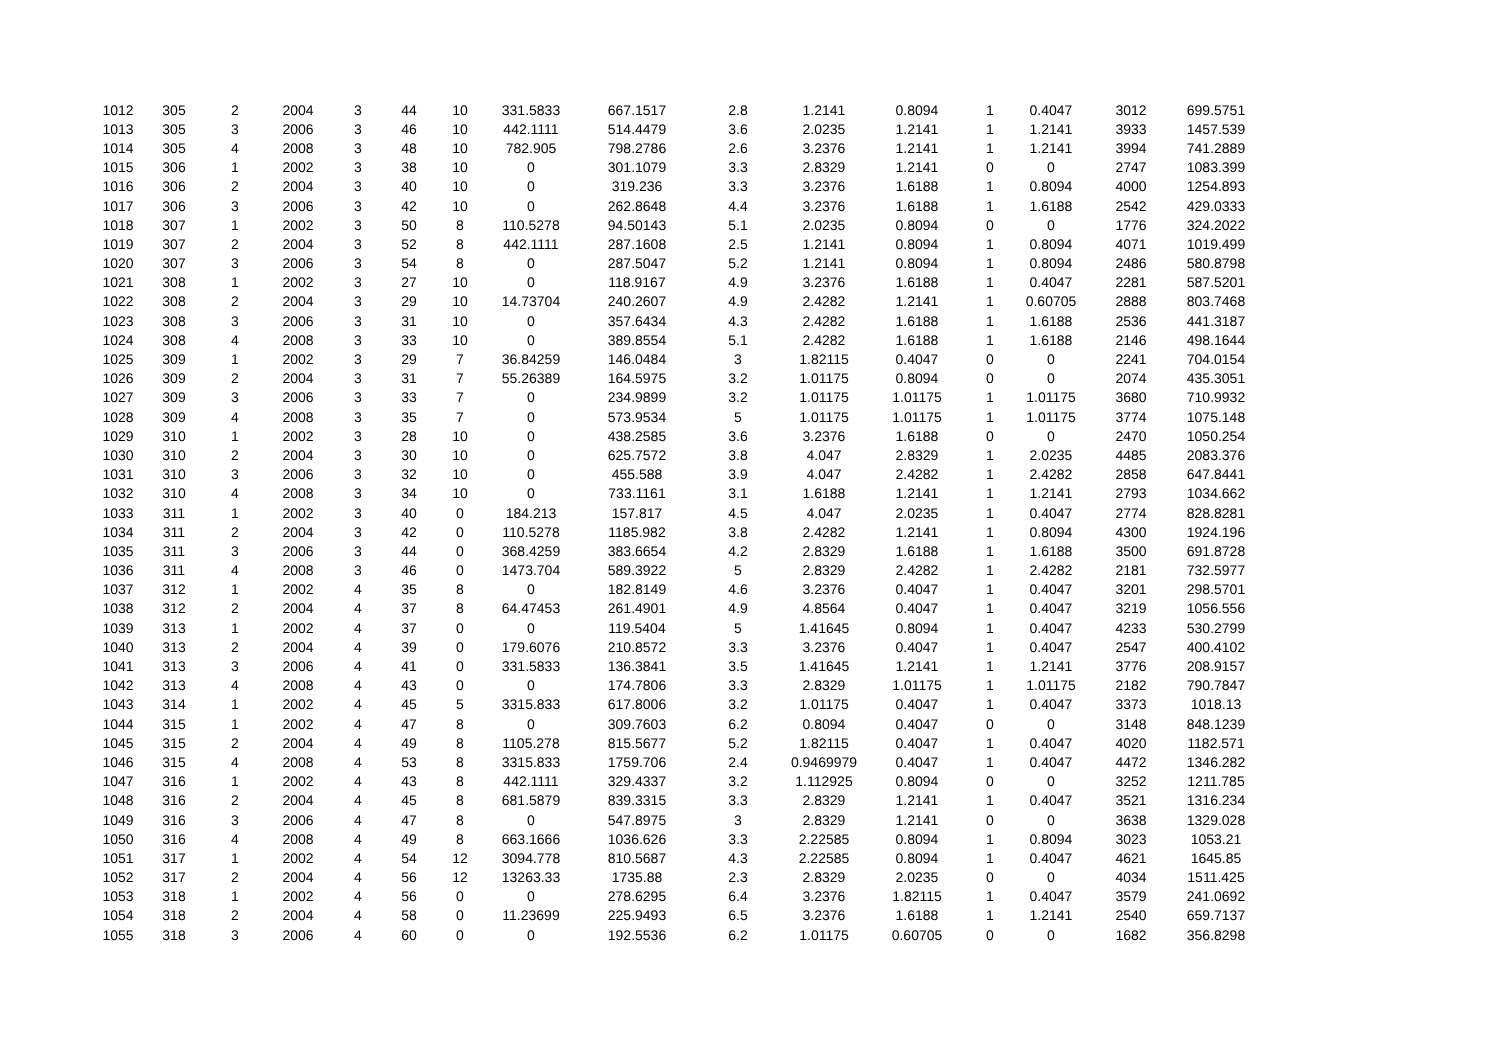| 1012 | 305 | 2 | 2004 | 3 | 44 | 10 | 331.5833 | 667.1517 | 2.8 | 1.2141 | 0.8094 | 1 | 0.4047 | 3012 | 699.5751 |
| 1013 | 305 | 3 | 2006 | 3 | 46 | 10 | 442.1111 | 514.4479 | 3.6 | 2.0235 | 1.2141 | 1 | 1.2141 | 3933 | 1457.539 |
| 1014 | 305 | 4 | 2008 | 3 | 48 | 10 | 782.905 | 798.2786 | 2.6 | 3.2376 | 1.2141 | 1 | 1.2141 | 3994 | 741.2889 |
| 1015 | 306 | 1 | 2002 | 3 | 38 | 10 | 0 | 301.1079 | 3.3 | 2.8329 | 1.2141 | 0 | 0 | 2747 | 1083.399 |
| 1016 | 306 | 2 | 2004 | 3 | 40 | 10 | 0 | 319.236 | 3.3 | 3.2376 | 1.6188 | 1 | 0.8094 | 4000 | 1254.893 |
| 1017 | 306 | 3 | 2006 | 3 | 42 | 10 | 0 | 262.8648 | 4.4 | 3.2376 | 1.6188 | 1 | 1.6188 | 2542 | 429.0333 |
| 1018 | 307 | 1 | 2002 | 3 | 50 | 8 | 110.5278 | 94.50143 | 5.1 | 2.0235 | 0.8094 | 0 | 0 | 1776 | 324.2022 |
| 1019 | 307 | 2 | 2004 | 3 | 52 | 8 | 442.1111 | 287.1608 | 2.5 | 1.2141 | 0.8094 | 1 | 0.8094 | 4071 | 1019.499 |
| 1020 | 307 | 3 | 2006 | 3 | 54 | 8 | 0 | 287.5047 | 5.2 | 1.2141 | 0.8094 | 1 | 0.8094 | 2486 | 580.8798 |
| 1021 | 308 | 1 | 2002 | 3 | 27 | 10 | 0 | 118.9167 | 4.9 | 3.2376 | 1.6188 | 1 | 0.4047 | 2281 | 587.5201 |
| 1022 | 308 | 2 | 2004 | 3 | 29 | 10 | 14.73704 | 240.2607 | 4.9 | 2.4282 | 1.2141 | 1 | 0.60705 | 2888 | 803.7468 |
| 1023 | 308 | 3 | 2006 | 3 | 31 | 10 | 0 | 357.6434 | 4.3 | 2.4282 | 1.6188 | 1 | 1.6188 | 2536 | 441.3187 |
| 1024 | 308 | 4 | 2008 | 3 | 33 | 10 | 0 | 389.8554 | 5.1 | 2.4282 | 1.6188 | 1 | 1.6188 | 2146 | 498.1644 |
| 1025 | 309 | 1 | 2002 | 3 | 29 | 7 | 36.84259 | 146.0484 | 3 | 1.82115 | 0.4047 | 0 | 0 | 2241 | 704.0154 |
| 1026 | 309 | 2 | 2004 | 3 | 31 | 7 | 55.26389 | 164.5975 | 3.2 | 1.01175 | 0.8094 | 0 | 0 | 2074 | 435.3051 |
| 1027 | 309 | 3 | 2006 | 3 | 33 | 7 | 0 | 234.9899 | 3.2 | 1.01175 | 1.01175 | 1 | 1.01175 | 3680 | 710.9932 |
| 1028 | 309 | 4 | 2008 | 3 | 35 | 7 | 0 | 573.9534 | 5 | 1.01175 | 1.01175 | 1 | 1.01175 | 3774 | 1075.148 |
| 1029 | 310 | 1 | 2002 | 3 | 28 | 10 | 0 | 438.2585 | 3.6 | 3.2376 | 1.6188 | 0 | 0 | 2470 | 1050.254 |
| 1030 | 310 | 2 | 2004 | 3 | 30 | 10 | 0 | 625.7572 | 3.8 | 4.047 | 2.8329 | 1 | 2.0235 | 4485 | 2083.376 |
| 1031 | 310 | 3 | 2006 | 3 | 32 | 10 | 0 | 455.588 | 3.9 | 4.047 | 2.4282 | 1 | 2.4282 | 2858 | 647.8441 |
| 1032 | 310 | 4 | 2008 | 3 | 34 | 10 | 0 | 733.1161 | 3.1 | 1.6188 | 1.2141 | 1 | 1.2141 | 2793 | 1034.662 |
| 1033 | 311 | 1 | 2002 | 3 | 40 | 0 | 184.213 | 157.817 | 4.5 | 4.047 | 2.0235 | 1 | 0.4047 | 2774 | 828.8281 |
| 1034 | 311 | 2 | 2004 | 3 | 42 | 0 | 110.5278 | 1185.982 | 3.8 | 2.4282 | 1.2141 | 1 | 0.8094 | 4300 | 1924.196 |
| 1035 | 311 | 3 | 2006 | 3 | 44 | 0 | 368.4259 | 383.6654 | 4.2 | 2.8329 | 1.6188 | 1 | 1.6188 | 3500 | 691.8728 |
| 1036 | 311 | 4 | 2008 | 3 | 46 | 0 | 1473.704 | 589.3922 | 5 | 2.8329 | 2.4282 | 1 | 2.4282 | 2181 | 732.5977 |
| 1037 | 312 | 1 | 2002 | 4 | 35 | 8 | 0 | 182.8149 | 4.6 | 3.2376 | 0.4047 | 1 | 0.4047 | 3201 | 298.5701 |
| 1038 | 312 | 2 | 2004 | 4 | 37 | 8 | 64.47453 | 261.4901 | 4.9 | 4.8564 | 0.4047 | 1 | 0.4047 | 3219 | 1056.556 |
| 1039 | 313 | 1 | 2002 | 4 | 37 | 0 | 0 | 119.5404 | 5 | 1.41645 | 0.8094 | 1 | 0.4047 | 4233 | 530.2799 |
| 1040 | 313 | 2 | 2004 | 4 | 39 | 0 | 179.6076 | 210.8572 | 3.3 | 3.2376 | 0.4047 | 1 | 0.4047 | 2547 | 400.4102 |
| 1041 | 313 | 3 | 2006 | 4 | 41 | 0 | 331.5833 | 136.3841 | 3.5 | 1.41645 | 1.2141 | 1 | 1.2141 | 3776 | 208.9157 |
| 1042 | 313 | 4 | 2008 | 4 | 43 | 0 | 0 | 174.7806 | 3.3 | 2.8329 | 1.01175 | 1 | 1.01175 | 2182 | 790.7847 |
| 1043 | 314 | 1 | 2002 | 4 | 45 | 5 | 3315.833 | 617.8006 | 3.2 | 1.01175 | 0.4047 | 1 | 0.4047 | 3373 | 1018.13 |
| 1044 | 315 | 1 | 2002 | 4 | 47 | 8 | 0 | 309.7603 | 6.2 | 0.8094 | 0.4047 | 0 | 0 | 3148 | 848.1239 |
| 1045 | 315 | 2 | 2004 | 4 | 49 | 8 | 1105.278 | 815.5677 | 5.2 | 1.82115 | 0.4047 | 1 | 0.4047 | 4020 | 1182.571 |
| 1046 | 315 | 4 | 2008 | 4 | 53 | 8 | 3315.833 | 1759.706 | 2.4 | 0.9469979 | 0.4047 | 1 | 0.4047 | 4472 | 1346.282 |
| 1047 | 316 | 1 | 2002 | 4 | 43 | 8 | 442.1111 | 329.4337 | 3.2 | 1.112925 | 0.8094 | 0 | 0 | 3252 | 1211.785 |
| 1048 | 316 | 2 | 2004 | 4 | 45 | 8 | 681.5879 | 839.3315 | 3.3 | 2.8329 | 1.2141 | 1 | 0.4047 | 3521 | 1316.234 |
| 1049 | 316 | 3 | 2006 | 4 | 47 | 8 | 0 | 547.8975 | 3 | 2.8329 | 1.2141 | 0 | 0 | 3638 | 1329.028 |
| 1050 | 316 | 4 | 2008 | 4 | 49 | 8 | 663.1666 | 1036.626 | 3.3 | 2.22585 | 0.8094 | 1 | 0.8094 | 3023 | 1053.21 |
| 1051 | 317 | 1 | 2002 | 4 | 54 | 12 | 3094.778 | 810.5687 | 4.3 | 2.22585 | 0.8094 | 1 | 0.4047 | 4621 | 1645.85 |
| 1052 | 317 | 2 | 2004 | 4 | 56 | 12 | 13263.33 | 1735.88 | 2.3 | 2.8329 | 2.0235 | 0 | 0 | 4034 | 1511.425 |
| 1053 | 318 | 1 | 2002 | 4 | 56 | 0 | 0 | 278.6295 | 6.4 | 3.2376 | 1.82115 | 1 | 0.4047 | 3579 | 241.0692 |
| 1054 | 318 | 2 | 2004 | 4 | 58 | 0 | 11.23699 | 225.9493 | 6.5 | 3.2376 | 1.6188 | 1 | 1.2141 | 2540 | 659.7137 |
| 1055 | 318 | 3 | 2006 | 4 | 60 | 0 | 0 | 192.5536 | 6.2 | 1.01175 | 0.60705 | 0 | 0 | 1682 | 356.8298 |